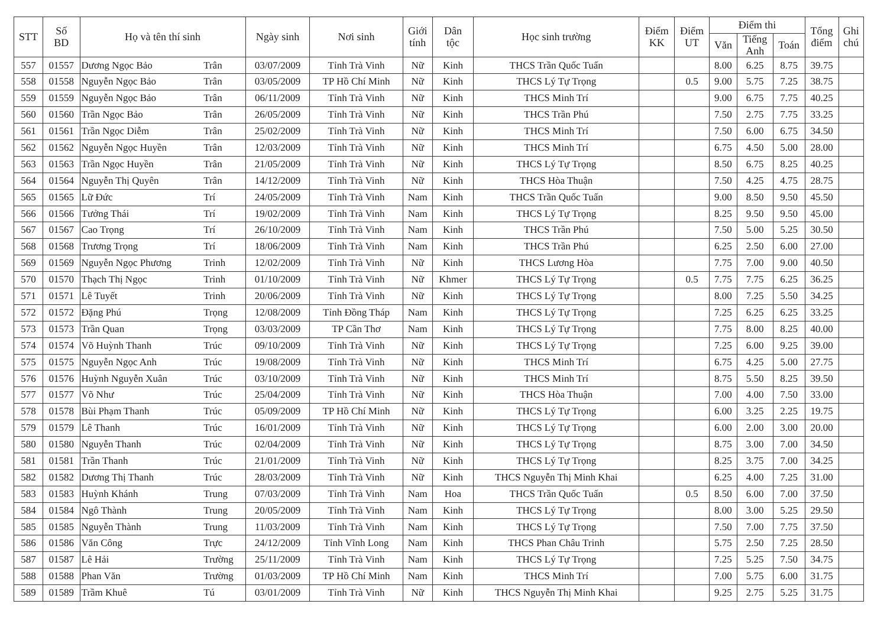| STT | Số BD | Họ và tên thí sinh | | Ngày sinh | Nơi sinh | Giới tính | Dân tộc | Học sinh trường | Điểm KK | Điểm UT | Điểm thi | | | Tổng điểm | Ghi chú |
| --- | --- | --- | --- | --- | --- | --- | --- | --- | --- | --- | --- | --- | --- | --- | --- |
| | | | | | | | | | | | Văn | Tiếng Anh | Toán | | |
| 557 | 01557 | Dương Ngọc Bảo | Trân | 03/07/2009 | Tỉnh Trà Vinh | Nữ | Kinh | THCS Trần Quốc Tuấn | | | 8.00 | 6.25 | 8.75 | 39.75 | |
| 558 | 01558 | Nguyễn Ngọc Bảo | Trân | 03/05/2009 | TP Hồ Chí Minh | Nữ | Kinh | THCS Lý Tự Trọng | | 0.5 | 9.00 | 5.75 | 7.25 | 38.75 | |
| 559 | 01559 | Nguyễn Ngọc Bảo | Trân | 06/11/2009 | Tỉnh Trà Vinh | Nữ | Kinh | THCS Minh Trí | | | 9.00 | 6.75 | 7.75 | 40.25 | |
| 560 | 01560 | Trần Ngọc Bảo | Trân | 26/05/2009 | Tỉnh Trà Vinh | Nữ | Kinh | THCS Trần Phú | | | 7.50 | 2.75 | 7.75 | 33.25 | |
| 561 | 01561 | Trần Ngọc Diễm | Trân | 25/02/2009 | Tỉnh Trà Vinh | Nữ | Kinh | THCS Minh Trí | | | 7.50 | 6.00 | 6.75 | 34.50 | |
| 562 | 01562 | Nguyễn Ngọc Huyền | Trân | 12/03/2009 | Tỉnh Trà Vinh | Nữ | Kinh | THCS Minh Trí | | | 6.75 | 4.50 | 5.00 | 28.00 | |
| 563 | 01563 | Trần Ngọc Huyền | Trân | 21/05/2009 | Tỉnh Trà Vinh | Nữ | Kinh | THCS Lý Tự Trọng | | | 8.50 | 6.75 | 8.25 | 40.25 | |
| 564 | 01564 | Nguyễn Thị Quyên | Trân | 14/12/2009 | Tỉnh Trà Vinh | Nữ | Kinh | THCS Hòa Thuận | | | 7.50 | 4.25 | 4.75 | 28.75 | |
| 565 | 01565 | Lữ Đức | Trí | 24/05/2009 | Tỉnh Trà Vinh | Nam | Kinh | THCS Trần Quốc Tuấn | | | 9.00 | 8.50 | 9.50 | 45.50 | |
| 566 | 01566 | Tưởng Thái | Trí | 19/02/2009 | Tỉnh Trà Vinh | Nam | Kinh | THCS Lý Tự Trọng | | | 8.25 | 9.50 | 9.50 | 45.00 | |
| 567 | 01567 | Cao Trọng | Trí | 26/10/2009 | Tỉnh Trà Vinh | Nam | Kinh | THCS Trần Phú | | | 7.50 | 5.00 | 5.25 | 30.50 | |
| 568 | 01568 | Trương Trọng | Trí | 18/06/2009 | Tỉnh Trà Vinh | Nam | Kinh | THCS Trần Phú | | | 6.25 | 2.50 | 6.00 | 27.00 | |
| 569 | 01569 | Nguyễn Ngọc Phương | Trinh | 12/02/2009 | Tỉnh Trà Vinh | Nữ | Kinh | THCS Lương Hòa | | | 7.75 | 7.00 | 9.00 | 40.50 | |
| 570 | 01570 | Thạch Thị Ngọc | Trinh | 01/10/2009 | Tỉnh Trà Vinh | Nữ | Khmer | THCS Lý Tự Trọng | | 0.5 | 7.75 | 7.75 | 6.25 | 36.25 | |
| 571 | 01571 | Lê Tuyết | Trinh | 20/06/2009 | Tỉnh Trà Vinh | Nữ | Kinh | THCS Lý Tự Trọng | | | 8.00 | 7.25 | 5.50 | 34.25 | |
| 572 | 01572 | Đặng Phú | Trọng | 12/08/2009 | Tỉnh Đồng Tháp | Nam | Kinh | THCS Lý Tự Trọng | | | 7.25 | 6.25 | 6.25 | 33.25 | |
| 573 | 01573 | Trần Quan | Trọng | 03/03/2009 | TP Cần Thơ | Nam | Kinh | THCS Lý Tự Trọng | | | 7.75 | 8.00 | 8.25 | 40.00 | |
| 574 | 01574 | Võ Huỳnh Thanh | Trúc | 09/10/2009 | Tỉnh Trà Vinh | Nữ | Kinh | THCS Lý Tự Trọng | | | 7.25 | 6.00 | 9.25 | 39.00 | |
| 575 | 01575 | Nguyễn Ngọc Anh | Trúc | 19/08/2009 | Tỉnh Trà Vinh | Nữ | Kinh | THCS Minh Trí | | | 6.75 | 4.25 | 5.00 | 27.75 | |
| 576 | 01576 | Huỳnh Nguyễn Xuân | Trúc | 03/10/2009 | Tỉnh Trà Vinh | Nữ | Kinh | THCS Minh Trí | | | 8.75 | 5.50 | 8.25 | 39.50 | |
| 577 | 01577 | Võ Như | Trúc | 25/04/2009 | Tỉnh Trà Vinh | Nữ | Kinh | THCS Hòa Thuận | | | 7.00 | 4.00 | 7.50 | 33.00 | |
| 578 | 01578 | Bùi Phạm Thanh | Trúc | 05/09/2009 | TP Hồ Chí Minh | Nữ | Kinh | THCS Lý Tự Trọng | | | 6.00 | 3.25 | 2.25 | 19.75 | |
| 579 | 01579 | Lê Thanh | Trúc | 16/01/2009 | Tỉnh Trà Vinh | Nữ | Kinh | THCS Lý Tự Trọng | | | 6.00 | 2.00 | 3.00 | 20.00 | |
| 580 | 01580 | Nguyễn Thanh | Trúc | 02/04/2009 | Tỉnh Trà Vinh | Nữ | Kinh | THCS Lý Tự Trọng | | | 8.75 | 3.00 | 7.00 | 34.50 | |
| 581 | 01581 | Trần Thanh | Trúc | 21/01/2009 | Tỉnh Trà Vinh | Nữ | Kinh | THCS Lý Tự Trọng | | | 8.25 | 3.75 | 7.00 | 34.25 | |
| 582 | 01582 | Dương Thị Thanh | Trúc | 28/03/2009 | Tỉnh Trà Vinh | Nữ | Kinh | THCS Nguyễn Thị Minh Khai | | | 6.25 | 4.00 | 7.25 | 31.00 | |
| 583 | 01583 | Huỳnh Khánh | Trung | 07/03/2009 | Tỉnh Trà Vinh | Nam | Hoa | THCS Trần Quốc Tuấn | | 0.5 | 8.50 | 6.00 | 7.00 | 37.50 | |
| 584 | 01584 | Ngô Thành | Trung | 20/05/2009 | Tỉnh Trà Vinh | Nam | Kinh | THCS Lý Tự Trọng | | | 8.00 | 3.00 | 5.25 | 29.50 | |
| 585 | 01585 | Nguyễn Thành | Trung | 11/03/2009 | Tỉnh Trà Vinh | Nam | Kinh | THCS Lý Tự Trọng | | | 7.50 | 7.00 | 7.75 | 37.50 | |
| 586 | 01586 | Văn Công | Trực | 24/12/2009 | Tỉnh Vĩnh Long | Nam | Kinh | THCS Phan Châu Trinh | | | 5.75 | 2.50 | 7.25 | 28.50 | |
| 587 | 01587 | Lê Hải | Trường | 25/11/2009 | Tỉnh Trà Vinh | Nam | Kinh | THCS Lý Tự Trọng | | | 7.25 | 5.25 | 7.50 | 34.75 | |
| 588 | 01588 | Phan Văn | Trường | 01/03/2009 | TP Hồ Chí Minh | Nam | Kinh | THCS Minh Trí | | | 7.00 | 5.75 | 6.00 | 31.75 | |
| 589 | 01589 | Trầm Khuê | Tú | 03/01/2009 | Tỉnh Trà Vinh | Nữ | Kinh | THCS Nguyễn Thị Minh Khai | | | 9.25 | 2.75 | 5.25 | 31.75 | |